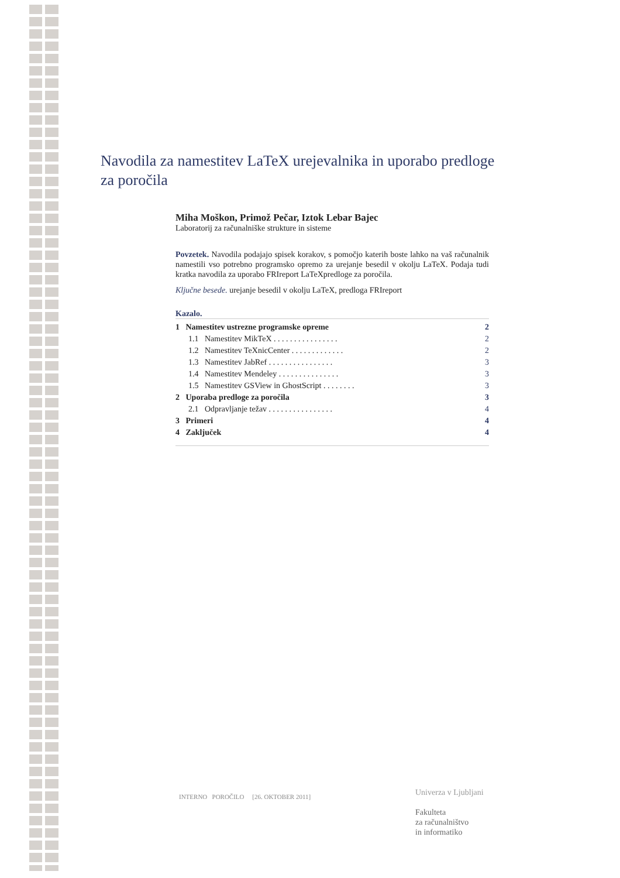Navodila za namestitev LaTeX urejevalnika in uporabo predloge za poročila
Miha Moškon, Primož Pečar, Iztok Lebar Bajec
Laboratorij za računalniške strukture in sisteme
Povzetek. Navodila podajajo spisek korakov, s pomočjo katerih boste lahko na vaš računalnik namestili vso potrebno programsko opremo za urejanje besedil v okolju LaTeX. Podaja tudi kratka navodila za uporabo FRIreport LaTeXpredloge za poročila.
Ključne besede. urejanje besedil v okolju LaTeX, predloga FRIreport
Kazalo.
| 1 Namestitev ustrezne programske opreme | 2 |
| 1.1 Namestitev MikTeX . . . . . . . . . . . . . . . . | 2 |
| 1.2 Namestitev TeXnicCenter . . . . . . . . . . . . . | 2 |
| 1.3 Namestitev JabRef . . . . . . . . . . . . . . . . | 3 |
| 1.4 Namestitev Mendeley . . . . . . . . . . . . . . . | 3 |
| 1.5 Namestitev GSView in GhostScript . . . . . . . . | 3 |
| 2 Uporaba predloge za poročila | 3 |
| 2.1 Odpravljanje težav . . . . . . . . . . . . . . . . | 4 |
| 3 Primeri | 4 |
| 4 Zaključek | 4 |
INTERNO POROČILO [26. OKTOBER 2011]
Univerza v Ljubljani
Fakulteta
za računalništvo
in informatiko